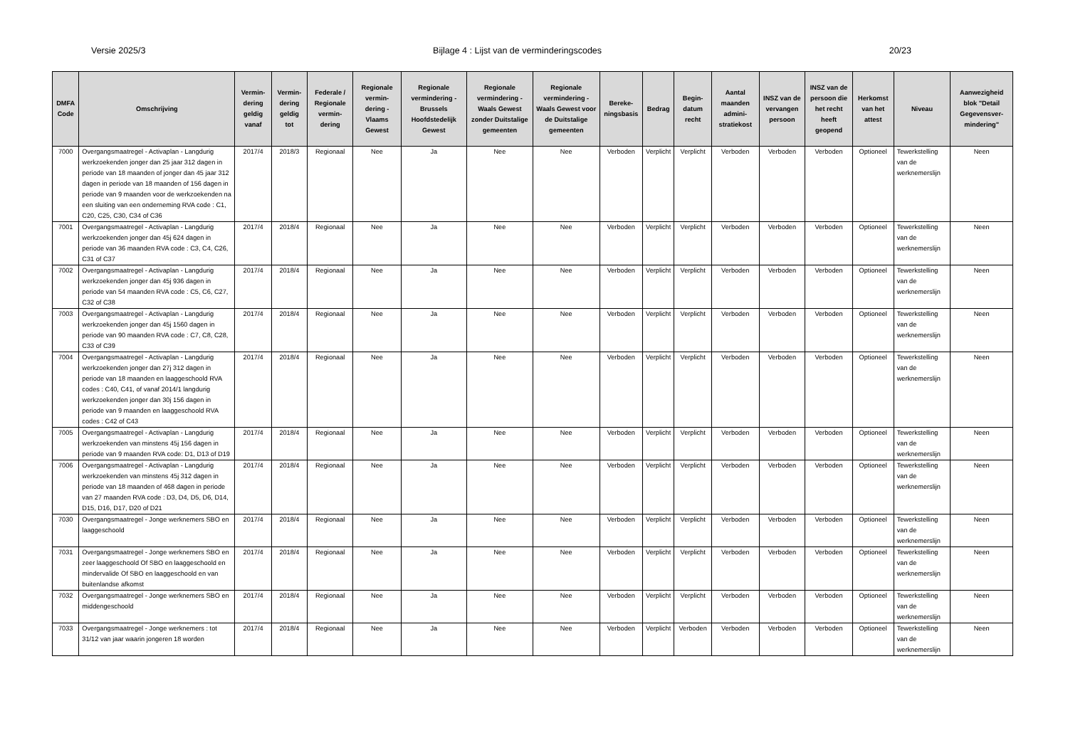Versie 2025/3 Bijlage 4 : Lijst van de verminderingscodes 20/23
| DMFA Code | Omschrijving | Vermin-dering geldig vanaf | Vermin-dering geldig tot | Federale / Regionale vermin-dering | Regionale vermin-dering - Vlaams Gewest | Regionale vermindering - Brussels Hoofdstedelijk Gewest | Regionale vermindering - Waals Gewest zonder Duitstalige gemeenten | Regionale vermindering - Waals Gewest voor de Duitstalige gemeenten | Bereke-ningsbasis | Bedrag | Begin-datum recht | Aantal maanden admini-stratiekost | INSZ van de vervangen persoon | INSZ van de persoon die het recht heeft geopend | Herkomst van het attest | Niveau | Aanwezigheid blok "Detail Gegevensver-mindering" |
| --- | --- | --- | --- | --- | --- | --- | --- | --- | --- | --- | --- | --- | --- | --- | --- | --- | --- |
| 7000 | Overgangsmaatregel - Activaplan - Langdurig werkzoekenden jonger dan 25 jaar 312 dagen in periode van 18 maanden of jonger dan 45 jaar 312 dagen in periode van 18 maanden of 156 dagen in periode van 9 maanden voor de werkzoekenden na een sluiting van een onderneming RVA code : C1, C20, C25, C30, C34 of C36 | 2017/4 | 2018/3 | Regionaal | Nee | Ja | Nee | Nee | Verboden | Verplicht | Verplicht | Verboden | Verboden | Verboden | Optioneel | Tewerkstelling van de werknemerslijn | Neen |
| 7001 | Overgangsmaatregel - Activaplan - Langdurig werkzoekenden jonger dan 45j 624 dagen in periode van 36 maanden RVA code : C3, C4, C26, C31 of C37 | 2017/4 | 2018/4 | Regionaal | Nee | Ja | Nee | Nee | Verboden | Verplicht | Verplicht | Verboden | Verboden | Verboden | Optioneel | Tewerkstelling van de werknemerslijn | Neen |
| 7002 | Overgangsmaatregel - Activaplan - Langdurig werkzoekenden jonger dan 45j 936 dagen in periode van 54 maanden RVA code : C5, C6, C27, C32 of C38 | 2017/4 | 2018/4 | Regionaal | Nee | Ja | Nee | Nee | Verboden | Verplicht | Verplicht | Verboden | Verboden | Verboden | Optioneel | Tewerkstelling van de werknemerslijn | Neen |
| 7003 | Overgangsmaatregel - Activaplan - Langdurig werkzoekenden jonger dan 45j 1560 dagen in periode van 90 maanden RVA code : C7, C8, C28, C33 of C39 | 2017/4 | 2018/4 | Regionaal | Nee | Ja | Nee | Nee | Verboden | Verplicht | Verplicht | Verboden | Verboden | Verboden | Optioneel | Tewerkstelling van de werknemerslijn | Neen |
| 7004 | Overgangsmaatregel - Activaplan - Langdurig werkzoekenden jonger dan 27j 312 dagen in periode van 18 maanden en laaggeschoold RVA codes : C40, C41, of vanaf 2014/1 langdurig werkzoekenden jonger dan 30j 156 dagen in periode van 9 maanden en laaggeschoold RVA codes : C42 of C43 | 2017/4 | 2018/4 | Regionaal | Nee | Ja | Nee | Nee | Verboden | Verplicht | Verplicht | Verboden | Verboden | Verboden | Optioneel | Tewerkstelling van de werknemerslijn | Neen |
| 7005 | Overgangsmaatregel - Activaplan - Langdurig werkzoekenden van minstens 45j 156 dagen in periode van 9 maanden RVA code: D1, D13 of D19 | 2017/4 | 2018/4 | Regionaal | Nee | Ja | Nee | Nee | Verboden | Verplicht | Verplicht | Verboden | Verboden | Verboden | Optioneel | Tewerkstelling van de werknemerslijn | Neen |
| 7006 | Overgangsmaatregel - Activaplan - Langdurig werkzoekenden van minstens 45j 312 dagen in periode van 18 maanden of 468 dagen in periode van 27 maanden RVA code : D3, D4, D5, D6, D14, D15, D16, D17, D20 of D21 | 2017/4 | 2018/4 | Regionaal | Nee | Ja | Nee | Nee | Verboden | Verplicht | Verplicht | Verboden | Verboden | Verboden | Optioneel | Tewerkstelling van de werknemerslijn | Neen |
| 7030 | Overgangsmaatregel - Jonge werknemers SBO en laaggeschoold | 2017/4 | 2018/4 | Regionaal | Nee | Ja | Nee | Nee | Verboden | Verplicht | Verplicht | Verboden | Verboden | Verboden | Optioneel | Tewerkstelling van de werknemerslijn | Neen |
| 7031 | Overgangsmaatregel - Jonge werknemers SBO en zeer laaggeschoold Of SBO en laaggeschoold en mindervalide Of SBO en laaggeschoold en van buitenlandse afkomst | 2017/4 | 2018/4 | Regionaal | Nee | Ja | Nee | Nee | Verboden | Verplicht | Verplicht | Verboden | Verboden | Verboden | Optioneel | Tewerkstelling van de werknemerslijn | Neen |
| 7032 | Overgangsmaatregel - Jonge werknemers SBO en middengeschoold | 2017/4 | 2018/4 | Regionaal | Nee | Ja | Nee | Nee | Verboden | Verplicht | Verplicht | Verboden | Verboden | Verboden | Optioneel | Tewerkstelling van de werknemerslijn | Neen |
| 7033 | Overgangsmaatregel - Jonge werknemers : tot 31/12 van jaar waarin jongeren 18 worden | 2017/4 | 2018/4 | Regionaal | Nee | Ja | Nee | Nee | Verboden | Verplicht | Verboden | Verboden | Verboden | Verboden | Optioneel | Tewerkstelling van de werknemerslijn | Neen |